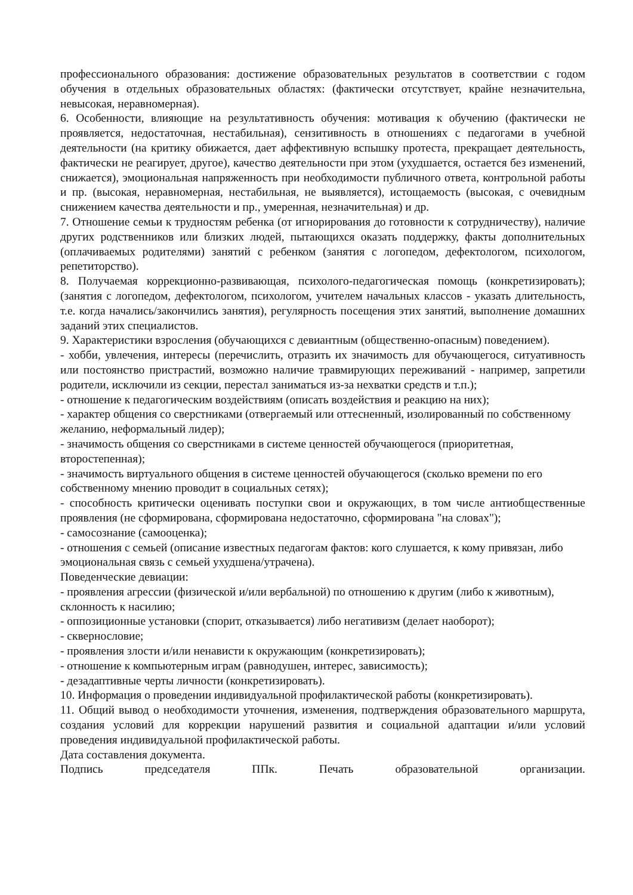профессионального образования: достижение образовательных результатов в соответствии с годом обучения в отдельных образовательных областях: (фактически отсутствует, крайне незначительна, невысокая, неравномерная).
6. Особенности, влияющие на результативность обучения: мотивация к обучению (фактически не проявляется, недостаточная, нестабильная), сензитивность в отношениях с педагогами в учебной деятельности (на критику обижается, дает аффективную вспышку протеста, прекращает деятельность, фактически не реагирует, другое), качество деятельности при этом (ухудшается, остается без изменений, снижается), эмоциональная напряженность при необходимости публичного ответа, контрольной работы и пр. (высокая, неравномерная, нестабильная, не выявляется), истощаемость (высокая, с очевидным снижением качества деятельности и пр., умеренная, незначительная) и др.
7. Отношение семьи к трудностям ребенка (от игнорирования до готовности к сотрудничеству), наличие других родственников или близких людей, пытающихся оказать поддержку, факты дополнительных (оплачиваемых родителями) занятий с ребенком (занятия с логопедом, дефектологом, психологом, репетиторство).
8. Получаемая коррекционно-развивающая, психолого-педагогическая помощь (конкретизировать); (занятия с логопедом, дефектологом, психологом, учителем начальных классов - указать длительность, т.е. когда начались/закончились занятия), регулярность посещения этих занятий, выполнение домашних заданий этих специалистов.
9. Характеристики взросления (обучающихся с девиантным (общественно-опасным) поведением).
- хобби, увлечения, интересы (перечислить, отразить их значимость для обучающегося, ситуативность или постоянство пристрастий, возможно наличие травмирующих переживаний - например, запретили родители, исключили из секции, перестал заниматься из-за нехватки средств и т.п.);
- отношение к педагогическим воздействиям (описать воздействия и реакцию на них);
- характер общения со сверстниками (отвергаемый или оттесненный, изолированный по собственному желанию, неформальный лидер);
- значимость общения со сверстниками в системе ценностей обучающегося (приоритетная, второстепенная);
- значимость виртуального общения в системе ценностей обучающегося (сколько времени по его собственному мнению проводит в социальных сетях);
- способность критически оценивать поступки свои и окружающих, в том числе антиобщественные проявления (не сформирована, сформирована недостаточно, сформирована "на словах");
- самосознание (самооценка);
- отношения с семьей (описание известных педагогам фактов: кого слушается, к кому привязан, либо эмоциональная связь с семьей ухудшена/утрачена).
Поведенческие девиации:
- проявления агрессии (физической и/или вербальной) по отношению к другим (либо к животным), склонность к насилию;
- оппозиционные установки (спорит, отказывается) либо негативизм (делает наоборот);
- сквернословие;
- проявления злости и/или ненависти к окружающим (конкретизировать);
- отношение к компьютерным играм (равнодушен, интерес, зависимость);
- дезадаптивные черты личности (конкретизировать).
10. Информация о проведении индивидуальной профилактической работы (конкретизировать).
11. Общий вывод о необходимости уточнения, изменения, подтверждения образовательного маршрута, создания условий для коррекции нарушений развития и социальной адаптации и/или условий проведения индивидуальной профилактической работы.
Дата составления документа.
Подпись председателя ППк. Печать образовательной организации.